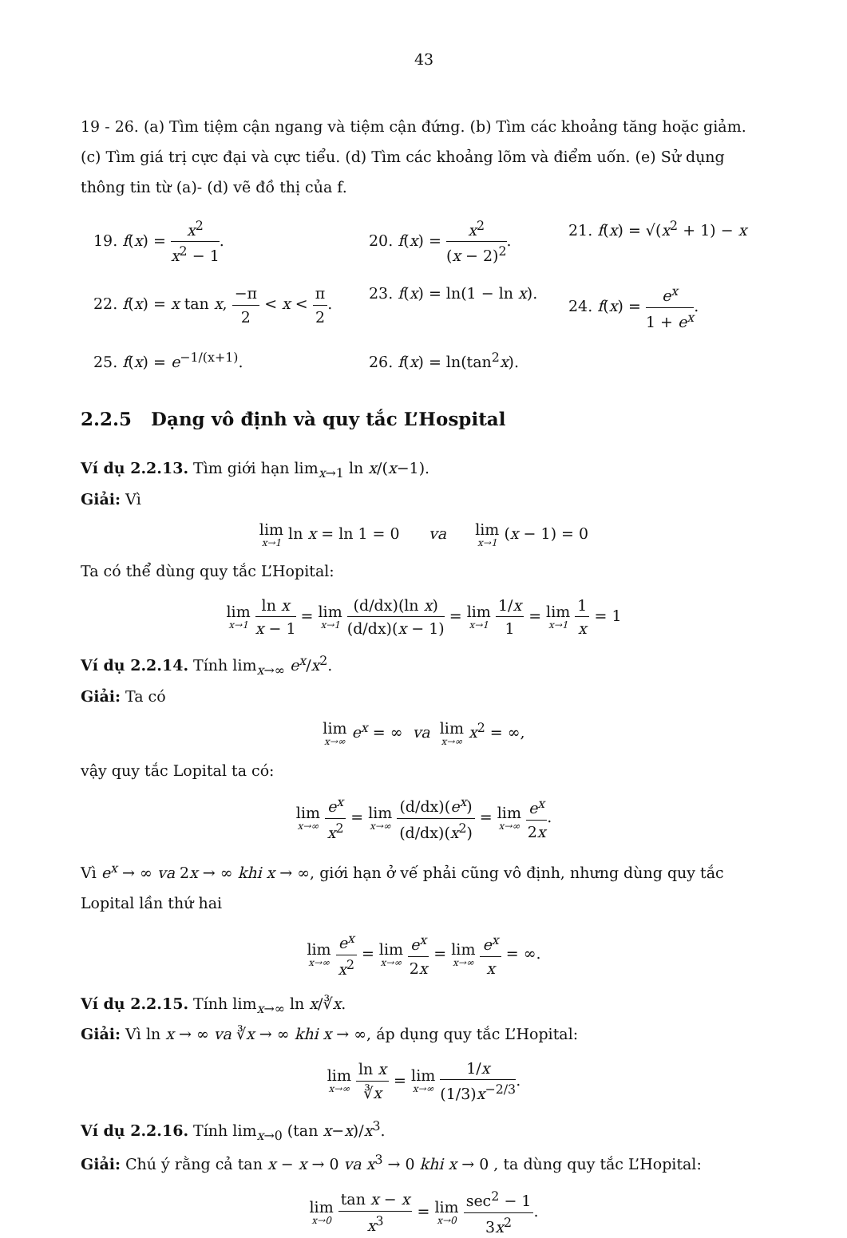43
19 - 26. (a) Tìm tiệm cận ngang và tiệm cận đứng. (b) Tìm các khoảng tăng hoặc giảm. (c) Tìm giá trị cực đại và cực tiểu. (d) Tìm các khoảng lõm và điểm uốn. (e) Sử dụng thông tin từ (a)- (d) vẽ đồ thị của f.
19. f(x) = x<sup>2</sup> x<sup>2</sup> − 1.
20. f(x) = x<sup>2</sup> (x − 2)<sup>2</sup>.
21. f(x) = √(x<sup>2</sup> + 1) − x
22. f(x) = x tan x, −π 2 < x < π 2.
23. f(x) = ln(1 − ln x).
24. f(x) = e<sup>x</sup> 1 + e<sup>x</sup>.
25. f(x) = e<sup>−1/(x+1)</sup>.
26. f(x) = ln(tan<sup>2</sup>x).
2.2.5 Dạng vô định và quy tắc L’Hospital
Ví dụ 2.2.13. Tìm giới hạn lim<sub>x→1</sub> ln x/(x−1).
Giải: Vì
lim x→1 ln x = ln 1 = 0 va lim x→1 (x − 1) = 0
Ta có thể dùng quy tắc L’Hopital:
lim x→1 ln x x − 1 = lim x→1 (d/dx)(ln x) (d/dx)(x − 1) = lim x→1 1/x 1 = lim x→1 1 x = 1
Ví dụ 2.2.14. Tính lim<sub>x→∞</sub> e<sup>x</sup>/x<sup>2</sup>.
Giải: Ta có
lim x→∞ e<sup>x</sup> = ∞ va lim x→∞ x<sup>2</sup> = ∞,
vậy quy tắc Lopital ta có:
lim x→∞ e<sup>x</sup> x<sup>2</sup> = lim x→∞ (d/dx)(e<sup>x</sup>) (d/dx)(x<sup>2</sup>) = lim x→∞ e<sup>x</sup> 2x.
Vì e<sup>x</sup> → ∞ va 2x → ∞ khi x → ∞, giới hạn ở vế phải cũng vô định, nhưng dùng quy tắc Lopital lần thứ hai
lim x→∞ e<sup>x</sup> x<sup>2</sup> = lim x→∞ e<sup>x</sup> 2x = lim x→∞ e<sup>x</sup> x = ∞.
Ví dụ 2.2.15. Tính lim<sub>x→∞</sub> ln x/∛x.
Giải: Vì ln x → ∞ va ∛x → ∞ khi x → ∞, áp dụng quy tắc L’Hopital:
lim x→∞ ln x ∛x = lim x→∞ 1/x (1/3)x<sup>−2/3</sup>.
Ví dụ 2.2.16. Tính lim<sub>x→0</sub> (tan x−x)/x<sup>3</sup>.
Giải: Chú ý rằng cả tan x − x → 0 va x<sup>3</sup> → 0 khi x → 0 , ta dùng quy tắc L’Hopital:
lim x→0 tan x − x x<sup>3</sup> = lim x→0 sec<sup>2</sup> − 1 3x<sup>2</sup>.